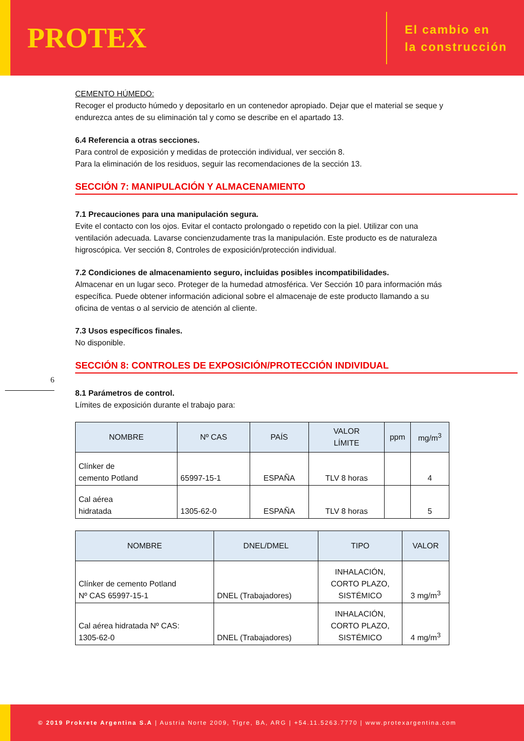PROTEX
El cambio en
la construcción
6
CEMENTO HÚMEDO:
Recoger el producto húmedo y depositarlo en un contenedor apropiado. Dejar que el material se seque y endurezca antes de su eliminación tal y como se describe en el apartado 13.
6.4 Referencia a otras secciones.
Para control de exposición y medidas de protección individual, ver sección 8.
Para la eliminación de los residuos, seguir las recomendaciones de la sección 13.
SECCIÓN 7: MANIPULACIÓN Y ALMACENAMIENTO
7.1 Precauciones para una manipulación segura.
Evite el contacto con los ojos. Evitar el contacto prolongado o repetido con la piel. Utilizar con una ventilación adecuada. Lavarse concienzudamente tras la manipulación. Este producto es de naturaleza higroscópica. Ver sección 8, Controles de exposición/protección individual.
7.2 Condiciones de almacenamiento seguro, incluidas posibles incompatibilidades.
Almacenar en un lugar seco. Proteger de la humedad atmosférica. Ver Sección 10 para información más específica. Puede obtener información adicional sobre el almacenaje de este producto llamando a su oficina de ventas o al servicio de atención al cliente.
7.3 Usos específicos finales.
No disponible.
SECCIÓN 8: CONTROLES DE EXPOSICIÓN/PROTECCIÓN INDIVIDUAL
8.1 Parámetros de control.
Límites de exposición durante el trabajo para:
| NOMBRE | Nº CAS | PAÍS | VALOR LÍMITE | ppm | mg/m<sup>3</sup> |
| --- | --- | --- | --- | --- | --- |
| Clínker de cemento Potland | 65997-15-1 | ESPAÑA | TLV 8 horas | | 4 |
| Cal aérea hidratada | 1305-62-0 | ESPAÑA | TLV 8 horas | | 5 |
| NOMBRE | DNEL/DMEL | TIPO | VALOR |
| --- | --- | --- | --- |
| Clínker de cemento Potland Nº CAS 65997-15-1 | DNEL (Trabajadores) | INHALACIÓN, CORTO PLAZO, SISTÉMICO | 3 mg/m<sup>3</sup> |
| Cal aérea hidratada Nº CAS: 1305-62-0 | DNEL (Trabajadores) | INHALACIÓN, CORTO PLAZO, SISTÉMICO | 4 mg/m<sup>3</sup> |
© 2019 Prokrete Argentina S.A | Austria Norte 2009, Tigre, BA, ARG | +54.11.5263.7770 | www.protexargentina.com